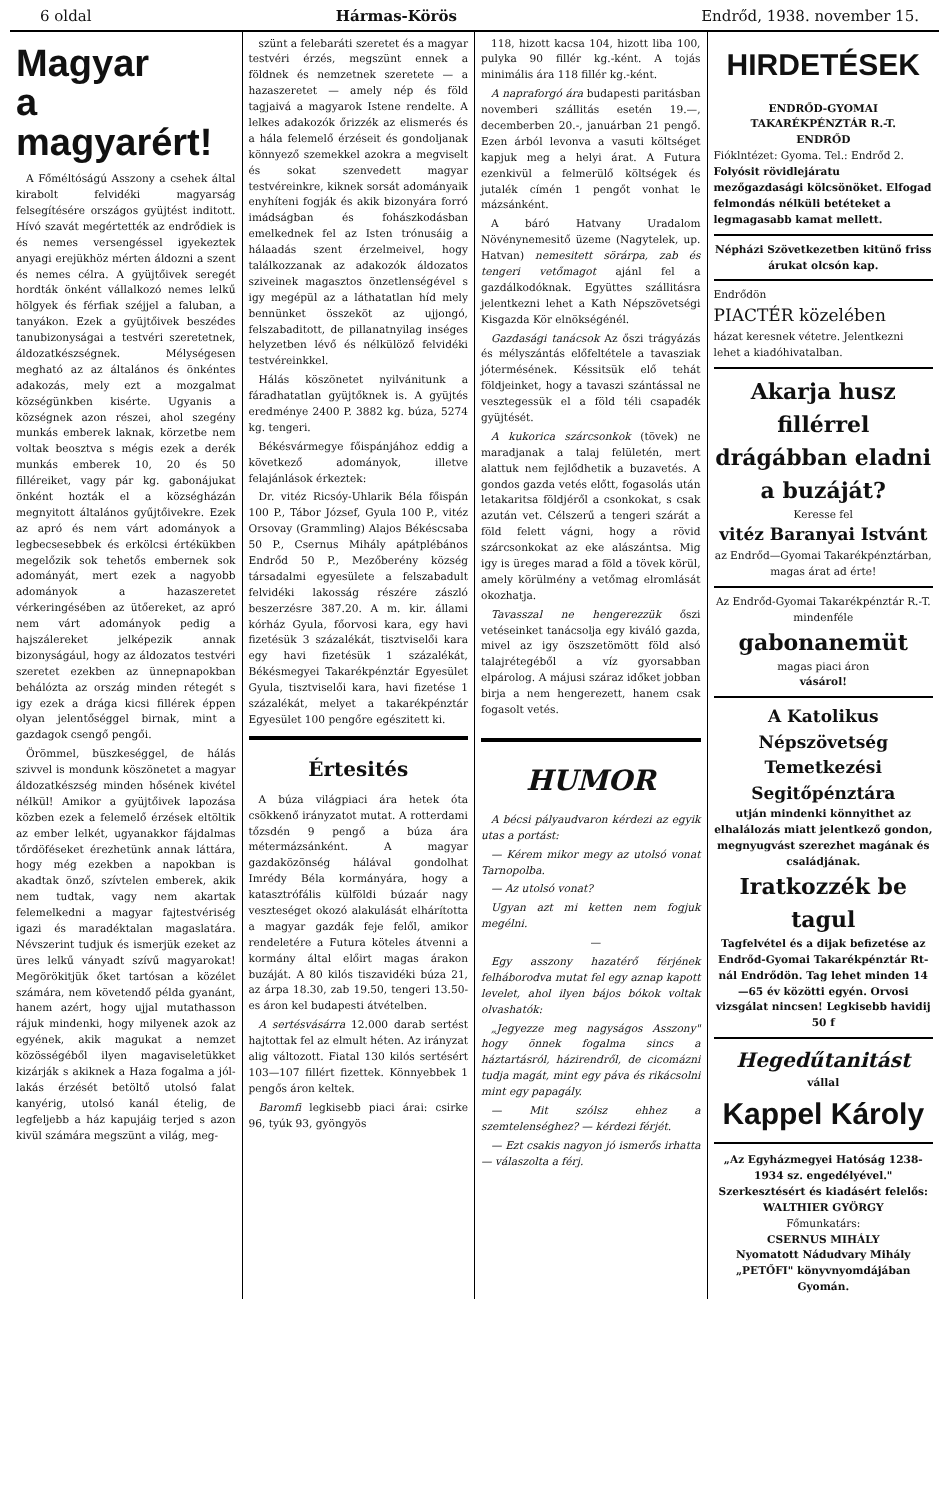6 oldal Hármas-Körös Endrőd, 1938. november 15.
Magyar
a magyarért!
A Főméltóságú Asszony a csehek által kirabolt felvidéki magyarság felsegítésére országos gyüjtést inditott. Hívó szavát megértették az endrődiek is és nemes versengéssel igyekeztek anyagi erejükhöz mérten áldozni a szent és nemes célra. A gyüjtőivek seregét hordták önként vállalkozó nemes lelkű hölgyek és férfiak széjjel a faluban, a tanyákon. Ezek a gyüjtőivek beszédes tanubizonyságai a testvéri szeretetnek, áldozatkészségnek. Mélységesen megható az az általános és önkéntes adakozás, mely ezt a mozgalmat községünkben kisérte. Ugyanis a községnek azon részei, ahol szegény munkás emberek laknak, körzetbe nem voltak beosztva s mégis ezek a derék munkás emberek 10, 20 és 50 filléreiket, vagy pár kg. gabonájukat önként hozták el a községházán megnyitott általános gyűjtőivekre. Ezek az apró és nem várt adományok a legbecsesebbek és erkölcsi értékükben megelőzik sok tehetős embernek sok adományát, mert ezek a nagyobb adományok a hazaszeretet vérkeringésében az ütőereket, az apró nem várt adományok pedig a hajszálereket jelképezik annak bizonyságául, hogy az áldozatos testvéri szeretet ezekben az ünnepnapokban behálózta az ország minden rétegét s igy ezek a drága kicsi fillérek éppen olyan jelentőséggel birnak, mint a gazdagok csengő pengői.
Örömmel, büszkeséggel, de hálás szivvel is mondunk köszönetet a magyar áldozatkészség minden hősének kivétel nélkül! Amikor a gyüjtőivek lapozása közben ezek a felemelő érzések eltöltik az ember lelkét, ugyanakkor fájdalmas tőrdöféseket érezhetünk annak láttára, hogy még ezekben a napokban is akadtak önző, szívtelen emberek, akik nem tudtak, vagy nem akartak felemelkedni a magyar fajtestvériség igazi és maradéktalan magaslatára. Névszerint tudjuk és ismerjük ezeket az üres lelkű ványadt szívű magyarokat! Megörökitjük őket tartósan a közélet számára, nem követendő példa gyanánt, hanem azért, hogy ujjal mutathasson rájuk mindenki, hogy milyenek azok az egyének, akik magukat a nemzet közösségéből ilyen magaviseletükket kizárják s akiknek a Haza fogalma a jól-lakás érzését betöltő utolsó falat kanyérig, utolsó kanál ételig, de legfeljebb a ház kapujáig terjed s azon kivül számára megszünt a világ, meg-
szünt a felebaráti szeretet és a magyar testvéri érzés, megszünt ennek a földnek és nemzetnek szeretete — a hazaszeretet — amely nép és föld tagjaivá a magyarok Istene rendelte. A lelkes adakozók őrizzék az elismerés és a hála felemelő érzéseit és gondoljanak könnyező szemekkel azokra a megviselt és sokat szenvedett magyar testvéreinkre, kiknek sorsát adományaik enyhíteni fogják és akik bizonyára forró imádságban és fohászkodásban emelkednek fel az Isten trónusáig a hálaadás szent érzelmeivel, hogy találkozzanak az adakozók áldozatos sziveinek magasztos önzetlenségével s igy megépül az a láthatatlan híd mely bennünket összeköt az ujjongó, felszabaditott, de pillanatnyilag inséges helyzetben lévő és nélkülöző felvidéki testvéreinkkel.
Hálás köszönetet nyilvánitunk a fáradhatatlan gyüjtőknek is. A gyüjtés eredménye 2400 P. 3882 kg. búza, 5274 kg. tengeri.
Békésvármegye főispánjához eddig a következő adományok, illetve felajánlások érkeztek:
Dr. vitéz Ricsóy-Uhlarik Béla főispán 100 P., Tábor József, Gyula 100 P., vitéz Orsovay (Grammling) Alajos Békéscsaba 50 P., Csernus Mihály apátplébános Endrőd 50 P., Mezőberény község társadalmi egyesülete a felszabadult felvidéki lakosság részére zászló beszerzésre 387.20. A m. kir. állami kórház Gyula, főorvosi kara, egy havi fizetésük 3 százalékát, tisztviselői kara egy havi fizetésük 1 százalékát, Békésmegyei Takarékpénztár Egyesület Gyula, tisztviselői kara, havi fizetése 1 százalékát, melyet a takarékpénztár Egyesület 100 pengőre egészitett ki.
Értesités
A búza világpiaci ára hetek óta csökkenő irányzatot mutat. A rotterdami tőzsdén 9 pengő a búza ára métermázsánként. A magyar gazdaközönség hálával gondolhat Imrédy Béla kormányára, hogy a katasztrófális külföldi búzaár nagy veszteséget okozó alakulását elhárította a magyar gazdák feje felől, amikor rendeletére a Futura köteles átvenni a kormány által előirt magas árakon buzáját. A 80 kilós tiszavidéki búza 21, az árpa 18.30, zab 19.50, tengeri 13.50-es áron kel budapesti átvételben.
A sertésvásárra 12.000 darab sertést hajtottak fel az elmult héten. Az irányzat alig változott. Fiatal 130 kilós sertésért 103—107 fillért fizettek. Könnyebbek 1 pengős áron keltek.
Baromfi legkisebb piaci árai: csirke 96, tyúk 93, gyöngyös
118, hizott kacsa 104, hizott liba 100, pulyka 90 fillér kg.-ként. A tojás minimális ára 118 fillér kg.-ként.
A napraforgó ára budapesti paritásban novemberi szállitás esetén 19.—, decemberben 20.-, januárban 21 pengő. Ezen árból levonva a vasuti költséget kapjuk meg a helyi árat. A Futura ezenkivül a felmerülő költségek és jutalék címén 1 pengőt vonhat le mázsánként.
A báró Hatvany Uradalom Növénynemesitő üzeme (Nagytelek, up. Hatvan) nemesitett sörárpa, zab és tengeri vetőmagot ajánl fel a gazdálkodóknak. Együttes szállitásra jelentkezni lehet a Kath Népszövetségi Kisgazda Kör elnökségénél.
Gazdasági tanácsok Az őszi trágyázás és mélyszántás előfeltétele a tavasziak jótermésének. Késsitsük elő tehát földjeinket, hogy a tavaszi szántással ne vesztegessük el a föld téli csapadék gyüjtését.
A kukorica szárcsonkok (tövek) ne maradjanak a talaj felületén, mert alattuk nem fejlődhetik a buzavetés. A gondos gazda vetés előtt, fogasolás után letakaritsa földjéről a csonkokat, s csak azután vet. Célszerű a tengeri szárát a föld felett vágni, hogy a rövid szárcsonkokat az eke alászántsa. Mig igy is üreges marad a föld a tövek körül, amely körülmény a vetőmag elromlását okozhatja.
Tavasszal ne hengerezzük őszi vetéseinket tanácsolja egy kiváló gazda, mivel az igy öszszetömött föld alsó talajrétegéből a víz gyorsabban elpárolog. A májusi száraz időket jobban birja a nem hengerezett, hanem csak fogasolt vetés.
HUMOR
A bécsi pályaudvaron kérdezi az egyik utas a portást:
— Kérem mikor megy az utolsó vonat Tarnopolba.
— Az utolsó vonat?
Ugyan azt mi ketten nem fogjuk megélni.
—
Egy asszony hazatérő férjének felháborodva mutat fel egy aznap kapott levelet, ahol ilyen bájos bókok voltak olvashatók:
„Jegyezze meg nagyságos Asszony" hogy önnek fogalma sincs a háztartásról, házirendről, de cicomázni tudja magát, mint egy páva és rikácsolni mint egy papagály.
— Mit szólsz ehhez a szemtelenséghez? — kérdezi férjét.
— Ezt csakis nagyon jó ismerős irhatta — válaszolta a férj.
HIRDETÉSEK
ENDRŐD-GYOMAI
TAKARÉKPÉNZTÁR R.-T.
ENDRŐD
Fióklntézet: Gyoma. Tel.: Endrőd 2.
Folyósit rövidlejáratu mezőgazdasági kölcsönöket. Elfogad felmondás nélküli betéteket a legmagasabb kamat mellett.
Népházi Szövetkezetben kitünő friss árukat olcsón kap.
Endrődön
PIACTÉR közelében
házat keresnek vétetre. Jelentkezni lehet a kiadóhivatalban.
Akarja husz fillérrel drágábban eladni a buzáját?
Keresse fel
vitéz Baranyai Istvánt
az Endrőd—Gyomai Takarékpénztárban, magas árat ad érte!
Az Endrőd-Gyomai Takarékpénztár R.-T. mindenféle
gabonanemüt
magas piaci áron
vásárol!
A Katolikus Népszövetség Temetkezési Segitőpénztára
utján mindenki könnyithet az elhalálozás miatt jelentkező gondon, megnyugvást szerezhet magának és családjának.
Iratkozzék be tagul
Tagfelvétel és a dijak befizetése az Endrőd-Gyomai Takarékpénztár Rt-nál Endrődön. Tag lehet minden 14—65 év közötti egyén. Orvosi vizsgálat nincsen! Legkisebb havidij 50 f
Hegedűtanitást
vállal
Kappel Károly
„Az Egyházmegyei Hatóság 1238-1934 sz. engedélyével."
Szerkesztésért és kiadásért felelős:
WALTHIER GYÖRGY
Főmunkatárs:
CSERNUS MIHÁLY
Nyomatott Nádudvary Mihály „PETŐFI" könyvnyomdájában Gyomán.